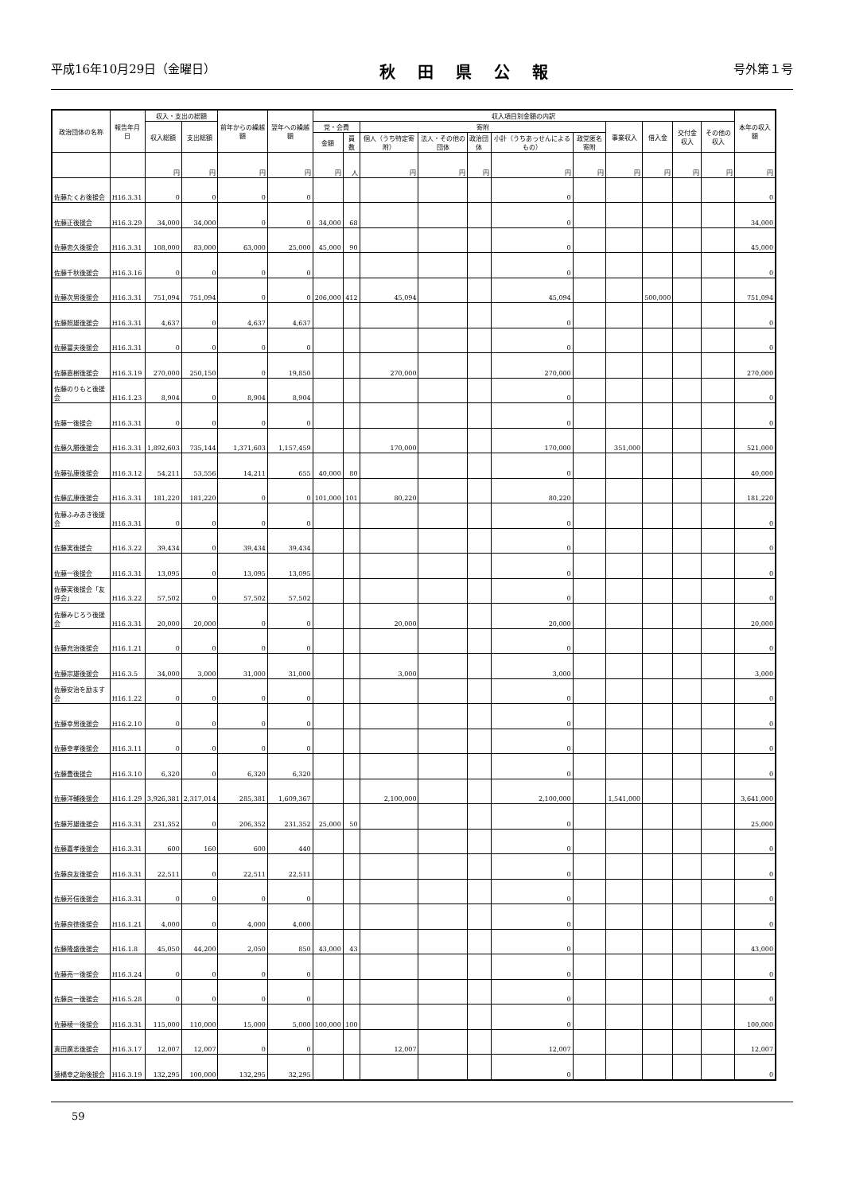平成16年10月29日（金曜日） 秋田県公報 号外第１号
| 政治団体の名称 | 報告年月日 | 収入・支出の総額 | | 前年からの繰越額 | 翌年への繰越額 | 収入項目別金額の内訳 | | | | | | | | | | | 本年の収入額 |
| --- | --- | --- | --- | --- | --- | --- | --- | --- | --- | --- | --- | --- | --- | --- | --- | --- | --- |
| | | 収入総額 | 支出総額 | | | 党・会費 | | 寄附 | | | | | 事業収入 | 借入金 | 交付金収入 | その他の収入 | |
| | | | | | | 金額 | 員数 | 個人（うち特定寄附） | 法人・その他の団体 | 政治団体 | 小計（うちあっせんによるもの） | 政党匿名寄附 | | | | | |
| | | 円 | 円 | 円 | 円 | 円 | 人 | 円 | 円 | 円 | 円 | 円 | 円 | 円 | 円 | 円 | 円 |
| 佐藤たくお後援会 | H16.3.31 | 0 | 0 | 0 | 0 | | | | | | 0 | | | | | | 0 |
| 佐藤正後援会 | H16.3.29 | 34,000 | 34,000 | 0 | 0 | 34,000 | 68 | | | | 0 | | | | | | 34,000 |
| 佐藤忠久後援会 | H16.3.31 | 108,000 | 83,000 | 63,000 | 25,000 | 45,000 | 90 | | | | 0 | | | | | | 45,000 |
| 佐藤千秋後援会 | H16.3.16 | 0 | 0 | 0 | 0 | | | | | | 0 | | | | | | 0 |
| 佐藤次男後援会 | H16.3.31 | 751,094 | 751,094 | 0 | 0 | 206,000 | 412 | 45,094 | | | 45,094 | | | 500,000 | | | 751,094 |
| 佐藤照雄後援会 | H16.3.31 | 4,637 | 0 | 4,637 | 4,637 | | | | | | 0 | | | | | | 0 |
| 佐藤冨夫後援会 | H16.3.31 | 0 | 0 | 0 | 0 | | | | | | 0 | | | | | | 0 |
| 佐藤直樹後援会 | H16.3.19 | 270,000 | 250,150 | 0 | 19,850 | | | 270,000 | | | 270,000 | | | | | | 270,000 |
| 佐藤のりもと後援会 | H16.1.23 | 8,904 | 0 | 8,904 | 8,904 | | | | | | 0 | | | | | | 0 |
| 佐藤一後援会 | H16.3.31 | 0 | 0 | 0 | 0 | | | | | | 0 | | | | | | 0 |
| 佐藤久勝後援会 | H16.3.31 | 1,892,603 | 735,144 | 1,371,603 | 1,157,459 | | | 170,000 | | | 170,000 | | 351,000 | | | | 521,000 |
| 佐藤弘康後援会 | H16.3.12 | 54,211 | 53,556 | 14,211 | 655 | 40,000 | 80 | | | | 0 | | | | | | 40,000 |
| 佐藤広康後援会 | H16.3.31 | 181,220 | 181,220 | 0 | 0 | 101,000 | 101 | 80,220 | | | 80,220 | | | | | | 181,220 |
| 佐藤ふみあき後援会 | H16.3.31 | 0 | 0 | 0 | 0 | | | | | | 0 | | | | | | 0 |
| 佐藤実後援会 | H16.3.22 | 39,434 | 0 | 39,434 | 39,434 | | | | | | 0 | | | | | | 0 |
| 佐藤一後援会 | H16.3.31 | 13,095 | 0 | 13,095 | 13,095 | | | | | | 0 | | | | | | 0 |
| 佐藤実後援会「友呼会」 | H16.3.22 | 57,502 | 0 | 57,502 | 57,502 | | | | | | 0 | | | | | | 0 |
| 佐藤みじろう後援会 | H16.3.31 | 20,000 | 20,000 | 0 | 0 | | | 20,000 | | | 20,000 | | | | | | 20,000 |
| 佐藤充治後援会 | H16.1.21 | 0 | 0 | 0 | 0 | | | | | | 0 | | | | | | 0 |
| 佐藤宗雄後援会 | H16.3.5 | 34,000 | 3,000 | 31,000 | 31,000 | | | 3,000 | | | 3,000 | | | | | | 3,000 |
| 佐藤安治を励ます会 | H16.1.22 | 0 | 0 | 0 | 0 | | | | | | 0 | | | | | | 0 |
| 佐藤幸男後援会 | H16.2.10 | 0 | 0 | 0 | 0 | | | | | | 0 | | | | | | 0 |
| 佐藤幸孝後援会 | H16.3.11 | 0 | 0 | 0 | 0 | | | | | | 0 | | | | | | 0 |
| 佐藤豊後援会 | H16.3.10 | 6,320 | 0 | 6,320 | 6,320 | | | | | | 0 | | | | | | 0 |
| 佐藤洋輔後援会 | H16.1.29 | 3,926,381 | 2,317,014 | 285,381 | 1,609,367 | | | 2,100,000 | | | 2,100,000 | | 1,541,000 | | | | 3,641,000 |
| 佐藤芳雄後援会 | H16.3.31 | 231,352 | 0 | 206,352 | 231,352 | 25,000 | 50 | | | | 0 | | | | | | 25,000 |
| 佐藤嘉孝後援会 | H16.3.31 | 600 | 160 | 600 | 440 | | | | | | 0 | | | | | | 0 |
| 佐藤良友後援会 | H16.3.31 | 22,511 | 0 | 22,511 | 22,511 | | | | | | 0 | | | | | | 0 |
| 佐藤芳信後援会 | H16.3.31 | 0 | 0 | 0 | 0 | | | | | | 0 | | | | | | 0 |
| 佐藤良徳後援会 | H16.1.21 | 4,000 | 0 | 4,000 | 4,000 | | | | | | 0 | | | | | | 0 |
| 佐藤隆盛後援会 | H16.1.8 | 45,050 | 44,200 | 2,050 | 850 | 43,000 | 43 | | | | 0 | | | | | | 43,000 |
| 佐藤亮一後援会 | H16.3.24 | 0 | 0 | 0 | 0 | | | | | | 0 | | | | | | 0 |
| 佐藤良一後援会 | H16.5.28 | 0 | 0 | 0 | 0 | | | | | | 0 | | | | | | 0 |
| 佐藤棱一後援会 | H16.3.31 | 115,000 | 110,000 | 15,000 | 5,000 | 100,000 | 100 | | | | 0 | | | | | | 100,000 |
| 真田廣志後援会 | H16.3.17 | 12,007 | 12,007 | 0 | 0 | | | 12,007 | | | 12,007 | | | | | | 12,007 |
| 猿橋幸之助後援会 | H16.3.19 | 132,295 | 100,000 | 132,295 | 32,295 | | | | | | 0 | | | | | | 0 |
59